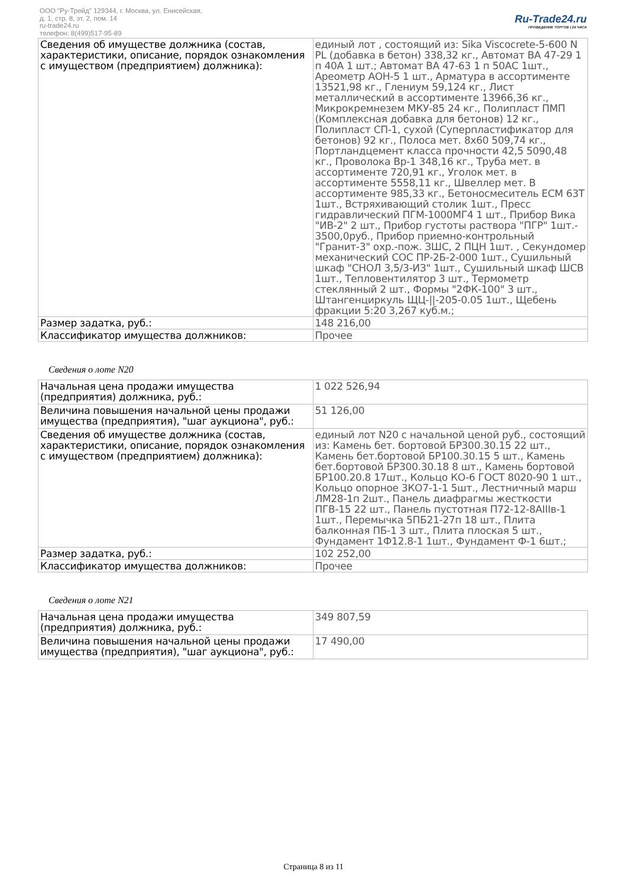ООО "Ру-Трейд" 129344, г. Москва, ул. Енисейская,
д. 1, стр. 8, эт. 2, пом. 14
ru-trade24.ru
телефон: 8(499)517-95-89
Ru-Trade24.ru
ПРОВЕДЕНИЕ ТОРГОВ | 24 ЧАСА
| Сведения об имуществе должника (состав, характеристики, описание, порядок ознакомления с имуществом (предприятием) должника): | единый лот , состоящий из: Sika Viscocrete-5-600 N PL (добавка в бетон) 338,32 кг., Автомат ВА 47-29 1 п 40А 1 шт.; Автомат ВА 47-63 1 п 50АС 1шт., Ареометр АОН-5 1 шт., Арматура в ассортименте 13521,98 кг., Глениум 59,124 кг., Лист металлический в ассортименте 13966,36 кг., Микрокремнезем МКУ-85 24 кг., Полипласт ПМП (Комплексная добавка для бетонов) 12 кг., Полипласт СП-1, сухой (Суперпластификатор для бетонов) 92 кг., Полоса мет. 8х60 509,74 кг., Портландцемент класса прочности 42,5 5090,48 кг., Проволока Вр-1 348,16 кг., Труба мет. в ассортименте 720,91 кг., Уголок мет. в ассортименте 5558,11 кг., Швеллер мет. В ассортименте 985,33 кг., Бетоносмеситель ЕСМ 63Т 1шт., Встряхивающий столик 1шт., Пресс гидравлический ПГМ-1000МГ4 1 шт., Прибор Вика "ИВ-2" 2 шт., Прибор густоты раствора "ПГР" 1шт.- 3500,0руб., Прибор приемно-контрольный "Гранит-3" охр.-пож. ЗШС, 2 ПЦН 1шт. , Секундомер механический СОС ПР-2Б-2-000 1шт., Сушильный шкаф "СНОЛ 3,5/3-ИЗ" 1шт., Сушильный шкаф ШСВ 1шт., Тепловентилятор 3 шт., Термометр стеклянный 2 шт., Формы "2ФК-100" 3 шт., Штангенциркуль ЩЦ-//-205-0.05 1шт., Щебень фракции 5:20 3,267 куб.м.; |
| Размер задатка, руб.: | 148 216,00 |
| Классификатор имущества должников: | Прочее |
Сведения о лоте N20
| Начальная цена продажи имущества (предприятия) должника, руб.: | 1 022 526,94 |
| Величина повышения начальной цены продажи имущества (предприятия), "шаг аукциона", руб.: | 51 126,00 |
| Сведения об имуществе должника (состав, характеристики, описание, порядок ознакомления с имуществом (предприятием) должника): | единый лот N20 с начальной ценой руб., состоящий из: Камень бет. бортовой БР300.30.15 22 шт., Камень бет.бортовой БР100.30.15 5 шт., Камень бет.бортовой БР300.30.18 8 шт., Камень бортовой БР100.20.8 17шт., Кольцо КО-6 ГОСТ 8020-90 1 шт., Кольцо опорное 3КО7-1-1 5шт., Лестничный марш ЛМ28-1п 2шт., Панель диафрагмы жесткости ПГВ-15 22 шт., Панель пустотная П72-12-8АIIIв-1 1шт., Перемычка 5ПБ21-27п 18 шт., Плита балконная ПБ-1 3 шт., Плита плоская 5 шт., Фундамент 1Ф12.8-1 1шт., Фундамент Ф-1 6шт.; |
| Размер задатка, руб.: | 102 252,00 |
| Классификатор имущества должников: | Прочее |
Сведения о лоте N21
| Начальная цена продажи имущества (предприятия) должника, руб.: | 349 807,59 |
| Величина повышения начальной цены продажи имущества (предприятия), "шаг аукциона", руб.: | 17 490,00 |
Страница 8 из 11